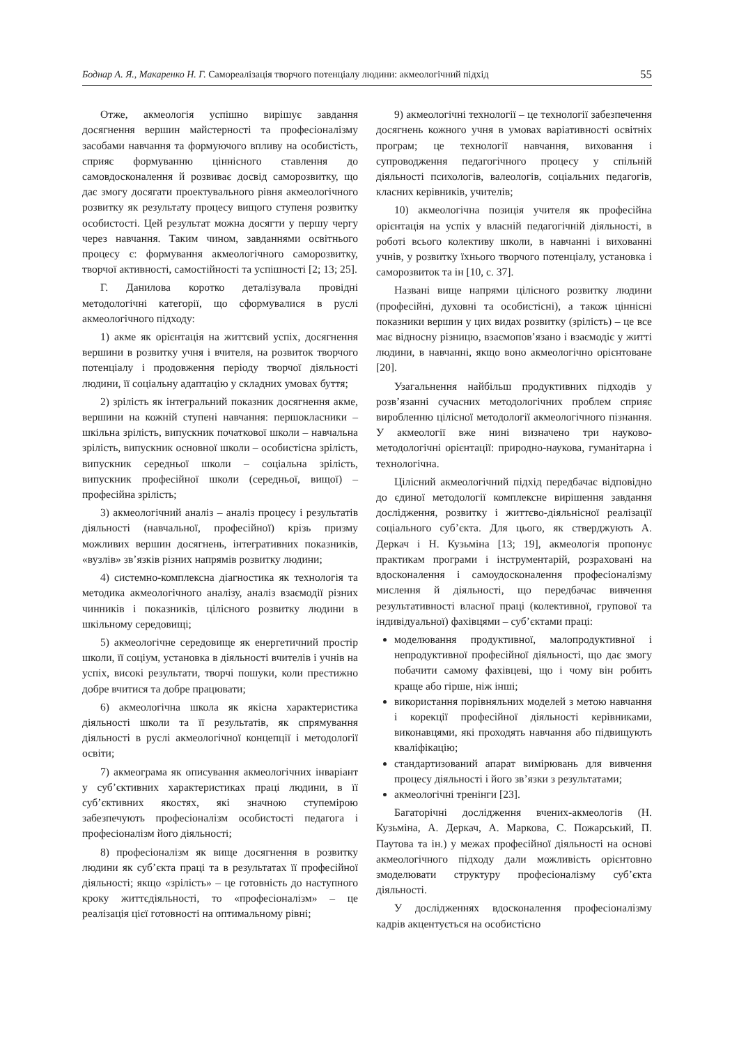Боднар А. Я., Макаренко Н. Г. Самореалізація творчого потенціалу людини: акмеологічний підхід 55
Отже, акмеологія успішно вирішує завдання досягнення вершин майстерності та професіоналізму засобами навчання та формуючого впливу на особистість, сприяє формуванню ціннісного ставлення до самовдосконалення й розвиває досвід саморозвитку, що дає змогу досягати проектувального рівня акмеологічного розвитку як результату процесу вищого ступеня розвитку особистості. Цей результат можна досягти у першу чергу через навчання. Таким чином, завданнями освітнього процесу є: формування акмеологічного саморозвитку, творчої активності, самостійності та успішності [2; 13; 25].
Г. Данилова коротко деталізувала провідні методологічні категорії, що сформувалися в руслі акмеологічного підходу:
1) акме як орієнтація на життєвий успіх, досягнення вершини в розвитку учня і вчителя, на розвиток творчого потенціалу і продовження періоду творчої діяльності людини, її соціальну адаптацію у складних умовах буття;
2) зрілість як інтегральний показник досягнення акме, вершини на кожній ступені навчання: першокласники – шкільна зрілість, випускник початкової школи – навчальна зрілість, випускник основної школи – особистісна зрілість, випускник середньої школи – соціальна зрілість, випускник професійної школи (середньої, вищої) – професійна зрілість;
3) акмеологічний аналіз – аналіз процесу і результатів діяльності (навчальної, професійної) крізь призму можливих вершин досягнень, інтегративних показників, «вузлів» зв’язків різних напрямів розвитку людини;
4) системно-комплексна діагностика як технологія та методика акмеологічного аналізу, аналіз взаємодії різних чинників і показників, цілісного розвитку людини в шкільному середовищі;
5) акмеологічне середовище як енергетичний простір школи, її соціум, установка в діяльності вчителів і учнів на успіх, високі результати, творчі пошуки, коли престижно добре вчитися та добре працювати;
6) акмеологічна школа як якісна характеристика діяльності школи та її результатів, як спрямування діяльності в руслі акмеологічної концепції і методології освіти;
7) акмеограма як описування акмеологічних інваріант у суб’єктивних характеристиках праці людини, в її суб’єктивних якостях, які значною ступемірою забезпечують професіоналізм особистості педагога і професіоналізм його діяльності;
8) професіоналізм як вище досягнення в розвитку людини як суб’єкта праці та в результатах її професійної діяльності; якщо «зрілість» – це готовність до наступного кроку життєдіяльності, то «професіоналізм» – це реалізація цієї готовності на оптимальному рівні;
9) акмеологічні технології – це технології забезпечення досягнень кожного учня в умовах варіативності освітніх програм; це технології навчання, виховання і супроводження педагогічного процесу у спільній діяльності психологів, валеологів, соціальних педагогів, класних керівників, учителів;
10) акмеологічна позиція учителя як професійна орієнтація на успіх у власній педагогічній діяльності, в роботі всього колективу школи, в навчанні і вихованні учнів, у розвитку їхнього творчого потенціалу, установка і саморозвиток та ін [10, с. 37].
Названі вище напрями цілісного розвитку людини (професійні, духовні та особистісні), а також ціннісні показники вершин у цих видах розвитку (зрілість) – це все має відносну різницю, взаємопов’язано і взаємодіє у житті людини, в навчанні, якщо воно акмеологічно орієнтоване [20].
Узагальнення найбільш продуктивних підходів у розв’язанні сучасних методологічних проблем сприяє виробленню цілісної методології акмеологічного пізнання. У акмеології вже нині визначено три науково-методологічні орієнтації: природно-наукова, гуманітарна і технологічна.
Цілісний акмеологічний підхід передбачає відповідно до єдиної методології комплексне вирішення завдання дослідження, розвитку і життєво-діяльнісної реалізації соціального суб’єкта. Для цього, як стверджують А. Деркач і Н. Кузьміна [13; 19], акмеологія пропонує практикам програми і інструментарій, розраховані на вдосконалення і самоудосконалення професіоналізму мислення й діяльності, що передбачає вивчення результативності власної праці (колективної, групової та індивідуальної) фахівцями – суб’єктами праці:
моделювання продуктивної, малопродуктивної і непродуктивної професійної діяльності, що дає змогу побачити самому фахівцеві, що і чому він робить краще або гірше, ніж інші;
використання порівняльних моделей з метою навчання і корекції професійної діяльності керівниками, виконавцями, які проходять навчання або підвищують кваліфікацію;
стандартизований апарат вимірювань для вивчення процесу діяльності і його зв’язки з результатами;
акмеологічні тренінги [23].
Багаторічні дослідження вчених-акмеологів (Н. Кузьміна, А. Деркач, А. Маркова, С. Пожарський, П. Паутова та ін.) у межах професійної діяльності на основі акмеологічного підходу дали можливість орієнтовно змоделювати структуру професіоналізму суб’єкта діяльності.
У дослідженнях вдосконалення професіоналізму кадрів акцентується на особистісно